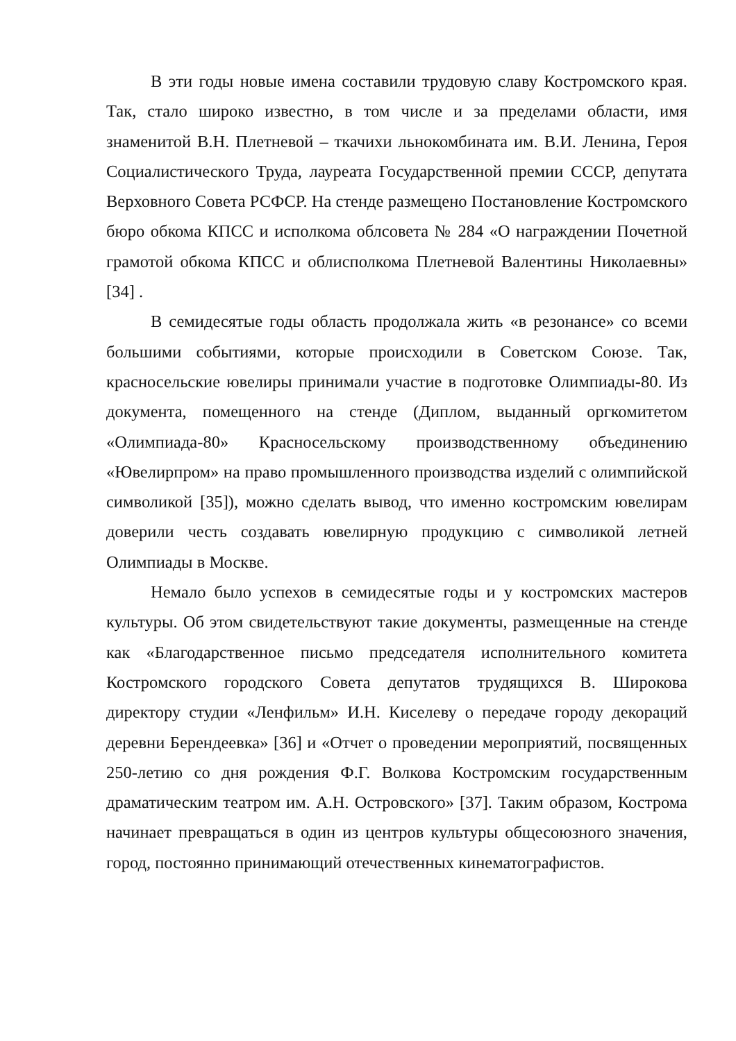В эти годы новые имена составили трудовую славу Костромского края. Так, стало широко известно, в том числе и за пределами области, имя знаменитой В.Н. Плетневой – ткачихи льнокомбината им. В.И. Ленина, Героя Социалистического Труда, лауреата Государственной премии СССР, депутата Верховного Совета РСФСР. На стенде размещено Постановление Костромского бюро обкома КПСС и исполкома облсовета № 284 «О награждении Почетной грамотой обкома КПСС и облисполкома Плетневой Валентины Николаевны» [34] .
В семидесятые годы область продолжала жить «в резонансе» со всеми большими событиями, которые происходили в Советском Союзе. Так, красносельские ювелиры принимали участие в подготовке Олимпиады-80. Из документа, помещенного на стенде (Диплом, выданный оргкомитетом «Олимпиада-80» Красносельскому производственному объединению «Ювелирпром» на право промышленного производства изделий с олимпийской символикой [35]), можно сделать вывод, что именно костромским ювелирам доверили честь создавать ювелирную продукцию с символикой летней Олимпиады в Москве.
Немало было успехов в семидесятые годы и у костромских мастеров культуры. Об этом свидетельствуют такие документы, размещенные на стенде как «Благодарственное письмо председателя исполнительного комитета Костромского городского Совета депутатов трудящихся В. Широкова директору студии «Ленфильм» И.Н. Киселеву о передаче городу декораций деревни Берендеевка» [36] и «Отчет о проведении мероприятий, посвященных 250-летию со дня рождения Ф.Г. Волкова Костромским государственным драматическим театром им. А.Н. Островского» [37]. Таким образом, Кострома начинает превращаться в один из центров культуры общесоюзного значения, город, постоянно принимающий отечественных кинематографистов.